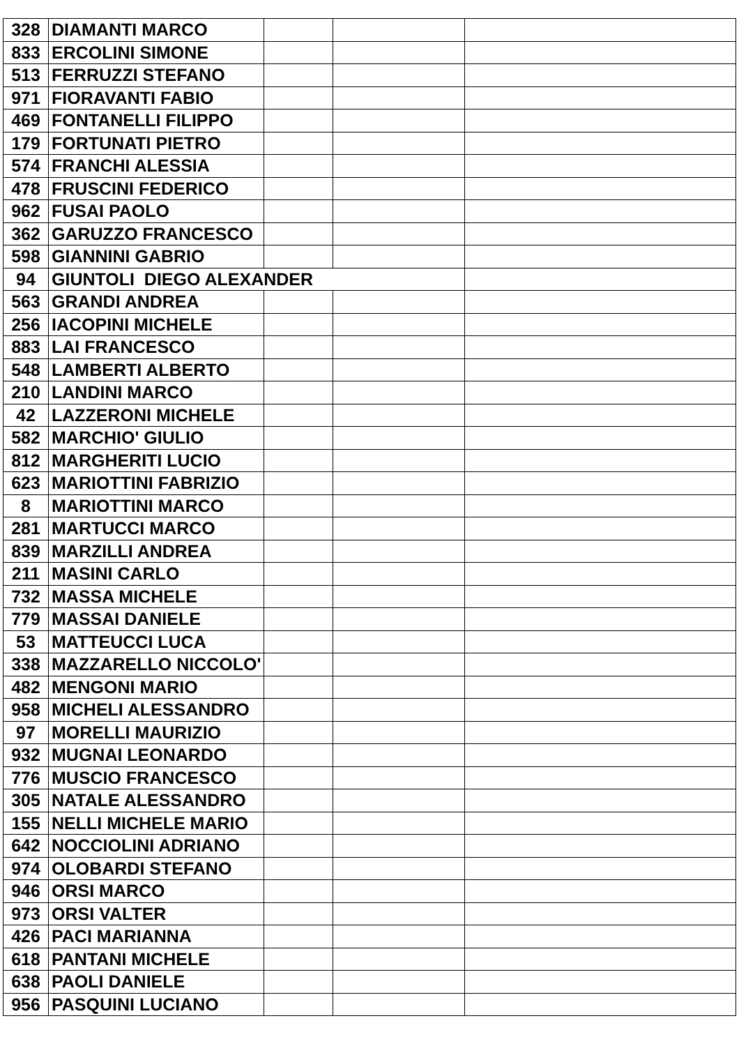| 328 | DIAMANTI MARCO | | | |
| 833 | ERCOLINI SIMONE | | | |
| 513 | FERRUZZI STEFANO | | | |
| 971 | FIORAVANTI FABIO | | | |
| 469 | FONTANELLI FILIPPO | | | |
| 179 | FORTUNATI PIETRO | | | |
| 574 | FRANCHI ALESSIA | | | |
| 478 | FRUSCINI FEDERICO | | | |
| 962 | FUSAI PAOLO | | | |
| 362 | GARUZZO FRANCESCO | | | |
| 598 | GIANNINI GABRIO | | | |
| 94 | GIUNTOLI DIEGO ALEXANDER | | | |
| 563 | GRANDI ANDREA | | | |
| 256 | IACOPINI MICHELE | | | |
| 883 | LAI FRANCESCO | | | |
| 548 | LAMBERTI ALBERTO | | | |
| 210 | LANDINI MARCO | | | |
| 42 | LAZZERONI MICHELE | | | |
| 582 | MARCHIO' GIULIO | | | |
| 812 | MARGHERITI LUCIO | | | |
| 623 | MARIOTTINI FABRIZIO | | | |
| 8 | MARIOTTINI MARCO | | | |
| 281 | MARTUCCI MARCO | | | |
| 839 | MARZILLI ANDREA | | | |
| 211 | MASINI CARLO | | | |
| 732 | MASSA MICHELE | | | |
| 779 | MASSAI DANIELE | | | |
| 53 | MATTEUCCI LUCA | | | |
| 338 | MAZZARELLO NICCOLO' | | | |
| 482 | MENGONI MARIO | | | |
| 958 | MICHELI ALESSANDRO | | | |
| 97 | MORELLI MAURIZIO | | | |
| 932 | MUGNAI LEONARDO | | | |
| 776 | MUSCIO FRANCESCO | | | |
| 305 | NATALE ALESSANDRO | | | |
| 155 | NELLI MICHELE MARIO | | | |
| 642 | NOCCIOLINI ADRIANO | | | |
| 974 | OLOBARDI STEFANO | | | |
| 946 | ORSI MARCO | | | |
| 973 | ORSI VALTER | | | |
| 426 | PACI MARIANNA | | | |
| 618 | PANTANI MICHELE | | | |
| 638 | PAOLI DANIELE | | | |
| 956 | PASQUINI LUCIANO | | | |